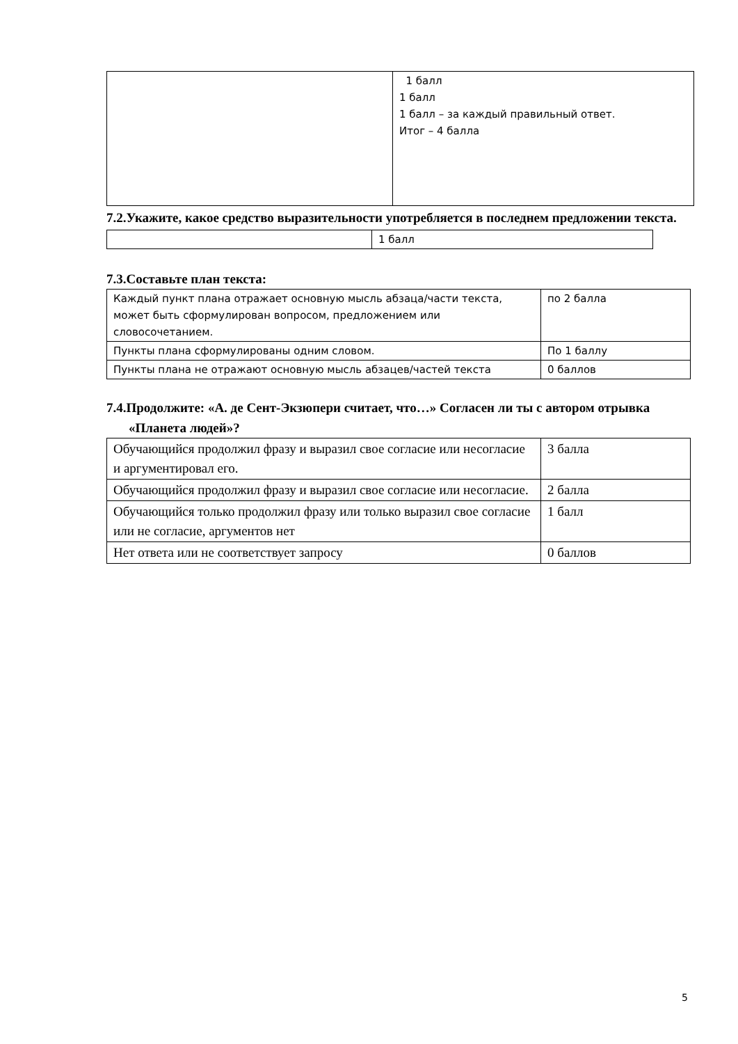| | 1 балл 1 балл 1 балл – за каждый правильный ответ. Итог – 4 балла |
7.2.Укажите, какое средство выразительности употребляется в последнем предложении текста.
| | 1 балл |
7.3.Составьте план текста:
| Каждый пункт плана отражает основную мысль абзаца/части текста, может быть сформулирован вопросом, предложением или словосочетанием. | по 2 балла |
| Пункты плана сформулированы одним словом. | По 1 баллу |
| Пункты плана не отражают основную мысль абзацев/частей текста | 0 баллов |
7.4.Продолжите: «А. де Сент-Экзюпери считает, что…» Согласен ли ты с автором отрывка «Планета людей»?
| Обучающийся продолжил фразу и выразил свое согласие или несогласие и аргументировал его. | 3 балла |
| Обучающийся продолжил фразу и выразил свое согласие или несогласие. | 2 балла |
| Обучающийся только продолжил фразу или только выразил свое согласие или не согласие, аргументов нет | 1 балл |
| Нет ответа или не соответствует запросу | 0 баллов |
5